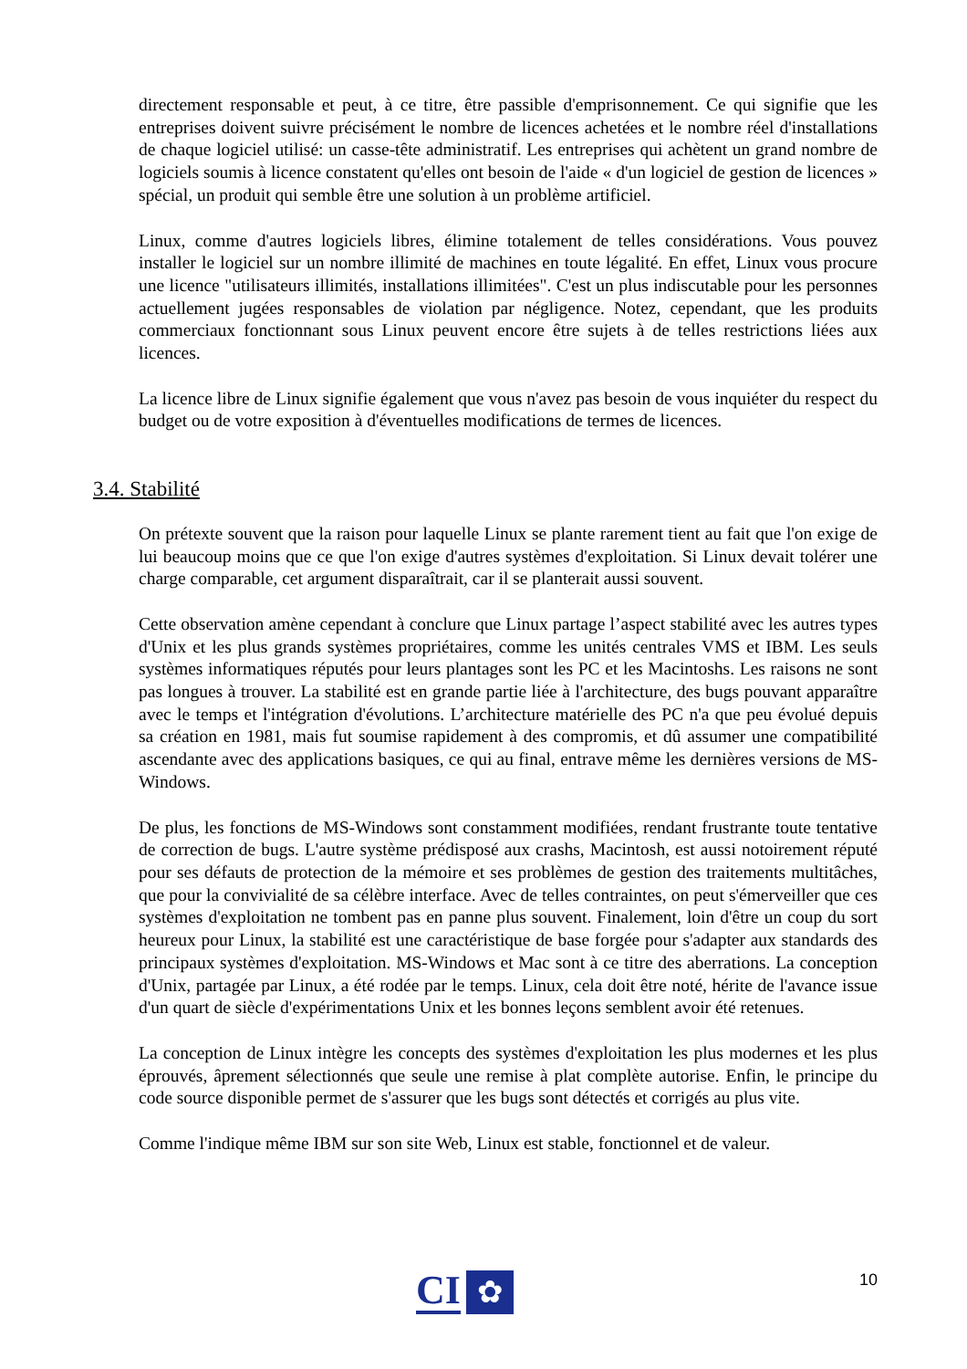directement responsable et peut, à ce titre, être passible d'emprisonnement. Ce qui signifie que les entreprises doivent suivre précisément le nombre de licences achetées et le nombre réel d'installations de chaque logiciel utilisé: un casse-tête administratif. Les entreprises qui achètent un grand nombre de logiciels soumis à licence constatent qu'elles ont besoin de l'aide « d'un logiciel de gestion de licences » spécial, un produit qui semble être une solution à un problème artificiel.
Linux, comme d'autres logiciels libres, élimine totalement de telles considérations. Vous pouvez installer le logiciel sur un nombre illimité de machines en toute légalité. En effet, Linux vous procure une licence "utilisateurs illimités, installations illimitées". C'est un plus indiscutable pour les personnes actuellement jugées responsables de violation par négligence. Notez, cependant, que les produits commerciaux fonctionnant sous Linux peuvent encore être sujets à de telles restrictions liées aux licences.
La licence libre de Linux signifie également que vous n'avez pas besoin de vous inquiéter du respect du budget ou de votre exposition à d'éventuelles modifications de termes de licences.
3.4. Stabilité
On prétexte souvent que la raison pour laquelle Linux se plante rarement tient au fait que l'on exige de lui beaucoup moins que ce que l'on exige d'autres systèmes d'exploitation. Si Linux devait tolérer une charge comparable, cet argument disparaîtrait, car il se planterait aussi souvent.
Cette observation amène cependant à conclure que Linux partage l’aspect stabilité avec les autres types d'Unix et les plus grands systèmes propriétaires, comme les unités centrales VMS et IBM. Les seuls systèmes informatiques réputés pour leurs plantages sont les PC et les Macintoshs. Les raisons ne sont pas longues à trouver. La stabilité est en grande partie liée à l'architecture, des bugs pouvant apparaître avec le temps et l'intégration d'évolutions. L’architecture matérielle des PC n'a que peu évolué depuis sa création en 1981, mais fut soumise rapidement à des compromis, et dû assumer une compatibilité ascendante avec des applications basiques, ce qui au final, entrave même les dernières versions de MS-Windows.
De plus, les fonctions de MS-Windows sont constamment modifiées, rendant frustrante toute tentative de correction de bugs. L'autre système prédisposé aux crashs, Macintosh, est aussi notoirement réputé pour ses défauts de protection de la mémoire et ses problèmes de gestion des traitements multitâches, que pour la convivialité de sa célèbre interface. Avec de telles contraintes, on peut s'émerveiller que ces systèmes d'exploitation ne tombent pas en panne plus souvent. Finalement, loin d'être un coup du sort heureux pour Linux, la stabilité est une caractéristique de base forgée pour s'adapter aux standards des principaux systèmes d'exploitation. MS-Windows et Mac sont à ce titre des aberrations. La conception d'Unix, partagée par Linux, a été rodée par le temps. Linux, cela doit être noté, hérite de l'avance issue d'un quart de siècle d'expérimentations Unix et les bonnes leçons semblent avoir été retenues.
La conception de Linux intègre les concepts des systèmes d'exploitation les plus modernes et les plus éprouvés, âprement sélectionnés que seule une remise à plat complète autorise. Enfin, le principe du code source disponible permet de s'assurer que les bugs sont détectés et corrigés au plus vite.
Comme l'indique même IBM sur son site Web, Linux est stable, fonctionnel et de valeur.
10 CI ✿